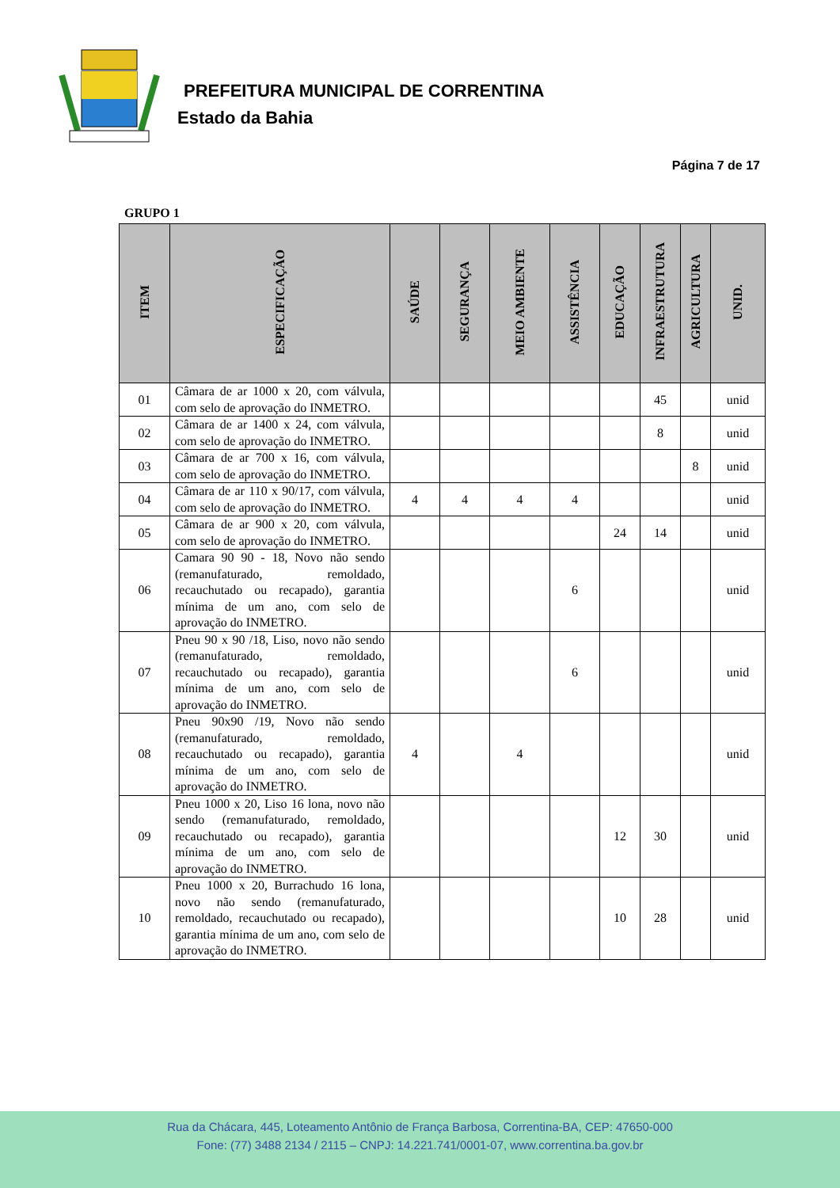PREFEITURA MUNICIPAL DE CORRENTINA
Estado da Bahia
Página 7 de 17
GRUPO 1
| ITEM | ESPECIFICAÇÃO | SAÚDE | SEGURANÇA | MEIO AMBIENTE | ASSISTÊNCIA | EDUCAÇÃO | INFRAESTRUTURA | AGRICULTURA | UNID. |
| --- | --- | --- | --- | --- | --- | --- | --- | --- | --- |
| 01 | Câmara de ar 1000 x 20, com válvula, com selo de aprovação do INMETRO. | | | | | | 45 | | unid |
| 02 | Câmara de ar 1400 x 24, com válvula, com selo de aprovação do INMETRO. | | | | | | 8 | | unid |
| 03 | Câmara de ar 700 x 16, com válvula, com selo de aprovação do INMETRO. | | | | | | | 8 | unid |
| 04 | Câmara de ar 110 x 90/17, com válvula, com selo de aprovação do INMETRO. | 4 | 4 | 4 | 4 | | | | unid |
| 05 | Câmara de ar 900 x 20, com válvula, com selo de aprovação do INMETRO. | | | | | 24 | 14 | | unid |
| 06 | Camara 90 90 - 18, Novo não sendo (remanufaturado, remoldado, recauchutado ou recapado), garantia mínima de um ano, com selo de aprovação do INMETRO. | | | | 6 | | | | unid |
| 07 | Pneu 90 x 90 /18, Liso, novo não sendo (remanufaturado, remoldado, recauchutado ou recapado), garantia mínima de um ano, com selo de aprovação do INMETRO. | | | | 6 | | | | unid |
| 08 | Pneu 90x90 /19, Novo não sendo (remanufaturado, remoldado, recauchutado ou recapado), garantia mínima de um ano, com selo de aprovação do INMETRO. | 4 | | 4 | | | | | unid |
| 09 | Pneu 1000 x 20, Liso 16 lona, novo não sendo (remanufaturado, remoldado, recauchutado ou recapado), garantia mínima de um ano, com selo de aprovação do INMETRO. | | | | | 12 | 30 | | unid |
| 10 | Pneu 1000 x 20, Burrachudo 16 lona, novo não sendo (remanufaturado, remoldado, recauchutado ou recapado), garantia mínima de um ano, com selo de aprovação do INMETRO. | | | | | 10 | 28 | | unid |
Rua da Chácara, 445, Loteamento Antônio de França Barbosa, Correntina-BA, CEP: 47650-000
Fone: (77) 3488 2134 / 2115 – CNPJ: 14.221.741/0001-07, www.correntina.ba.gov.br